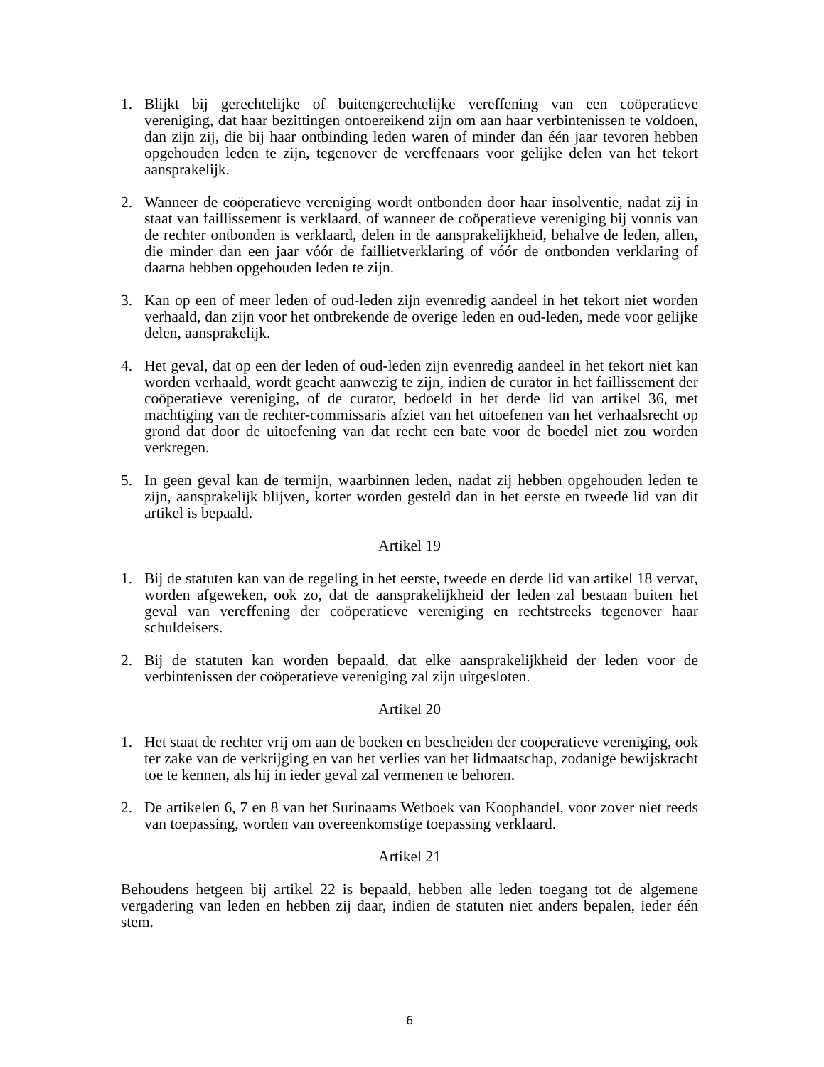1. Blijkt bij gerechtelijke of buitengerechtelijke vereffening van een coöperatieve vereniging, dat haar bezittingen ontoereikend zijn om aan haar verbintenissen te voldoen, dan zijn zij, die bij haar ontbinding leden waren of minder dan één jaar tevoren hebben opgehouden leden te zijn, tegenover de vereffenaars voor gelijke delen van het tekort aansprakelijk.
2. Wanneer de coöperatieve vereniging wordt ontbonden door haar insolventie, nadat zij in staat van faillissement is verklaard, of wanneer de coöperatieve vereniging bij vonnis van de rechter ontbonden is verklaard, delen in de aansprakelijkheid, behalve de leden, allen, die minder dan een jaar vóór de faillietverklaring of vóór de ontbonden verklaring of daarna hebben opgehouden leden te zijn.
3. Kan op een of meer leden of oud-leden zijn evenredig aandeel in het tekort niet worden verhaald, dan zijn voor het ontbrekende de overige leden en oud-leden, mede voor gelijke delen, aansprakelijk.
4. Het geval, dat op een der leden of oud-leden zijn evenredig aandeel in het tekort niet kan worden verhaald, wordt geacht aanwezig te zijn, indien de curator in het faillissement der coöperatieve vereniging, of de curator, bedoeld in het derde lid van artikel 36, met machtiging van de rechter-commissaris afziet van het uitoefenen van het verhaalsrecht op grond dat door de uitoefening van dat recht een bate voor de boedel niet zou worden verkregen.
5. In geen geval kan de termijn, waarbinnen leden, nadat zij hebben opgehouden leden te zijn, aansprakelijk blijven, korter worden gesteld dan in het eerste en tweede lid van dit artikel is bepaald.
Artikel 19
1. Bij de statuten kan van de regeling in het eerste, tweede en derde lid van artikel 18 vervat, worden afgeweken, ook zo, dat de aansprakelijkheid der leden zal bestaan buiten het geval van vereffening der coöperatieve vereniging en rechtstreeks tegenover haar schuldeisers.
2. Bij de statuten kan worden bepaald, dat elke aansprakelijkheid der leden voor de verbintenissen der coöperatieve vereniging zal zijn uitgesloten.
Artikel 20
1. Het staat de rechter vrij om aan de boeken en bescheiden der coöperatieve vereniging, ook ter zake van de verkrijging en van het verlies van het lidmaatschap, zodanige bewijskracht toe te kennen, als hij in ieder geval zal vermenen te behoren.
2. De artikelen 6, 7 en 8 van het Surinaams Wetboek van Koophandel, voor zover niet reeds van toepassing, worden van overeenkomstige toepassing verklaard.
Artikel 21
Behoudens hetgeen bij artikel 22 is bepaald, hebben alle leden toegang tot de algemene vergadering van leden en hebben zij daar, indien de statuten niet anders bepalen, ieder één stem.
6